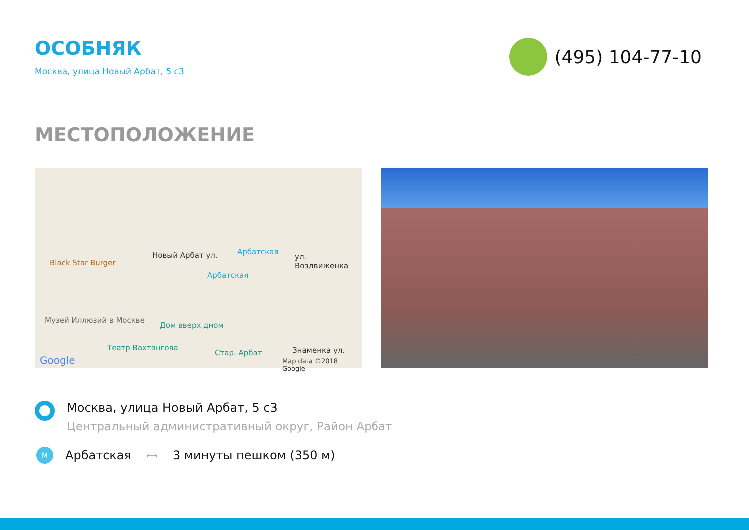ОСОБНЯК
Москва, улица Новый Арбат, 5 с3
(495) 104-77-10
МЕСТОПОЛОЖЕНИЕ
Black Star Burger
Новый Арбат ул. Арбатская
ул. Воздвиженка
Арбатская
Музей Иллюзий в Москве
Дом вверх дном
Театр Вахтангова
Стар. Арбат Знаменка ул.
Google Map data ©2018 Google
Москва, улица Новый Арбат, 5 с3
Центральный административный округ, Район Арбат
M
Арбатская ⟷ 3 минуты пешком (350 м)